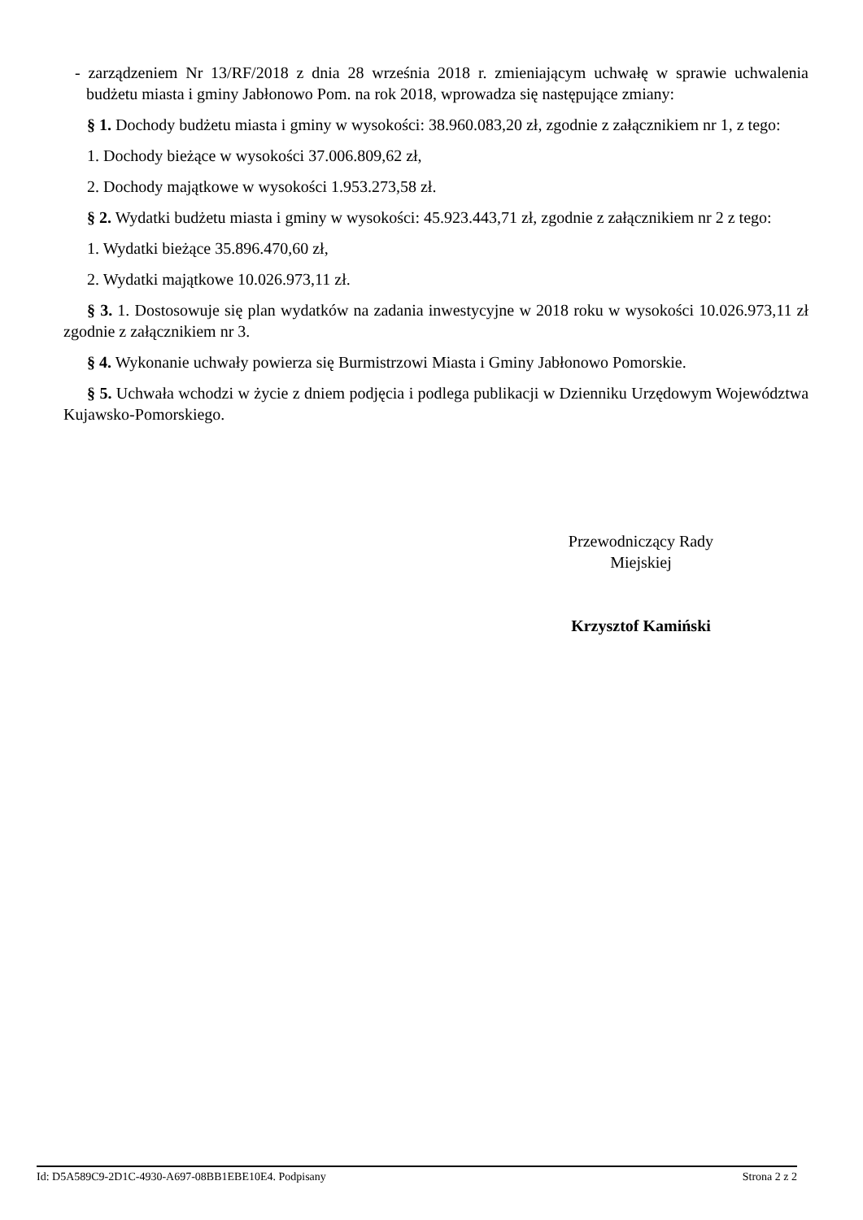- zarządzeniem Nr 13/RF/2018 z dnia 28 września 2018 r. zmieniającym uchwałę w sprawie uchwalenia budżetu miasta i gminy Jabłonowo Pom. na rok 2018, wprowadza się następujące zmiany:
§ 1. Dochody budżetu miasta i gminy w wysokości: 38.960.083,20 zł, zgodnie z załącznikiem nr 1, z tego:
1. Dochody bieżące w wysokości 37.006.809,62 zł,
2. Dochody majątkowe w wysokości 1.953.273,58 zł.
§ 2. Wydatki budżetu miasta i gminy w wysokości: 45.923.443,71 zł, zgodnie z załącznikiem nr 2 z tego:
1. Wydatki bieżące 35.896.470,60 zł,
2. Wydatki majątkowe 10.026.973,11 zł.
§ 3. 1. Dostosowuje się plan wydatków na zadania inwestycyjne w 2018 roku w wysokości 10.026.973,11 zł zgodnie z załącznikiem nr 3.
§ 4. Wykonanie uchwały powierza się Burmistrzowi Miasta i Gminy Jabłonowo Pomorskie.
§ 5. Uchwała wchodzi w życie z dniem podjęcia i podlega publikacji w Dzienniku Urzędowym Województwa Kujawsko-Pomorskiego.
Przewodniczący Rady
Miejskiej
Krzysztof Kamiński
Id: D5A589C9-2D1C-4930-A697-08BB1EBE10E4. Podpisany Strona 2 z 2